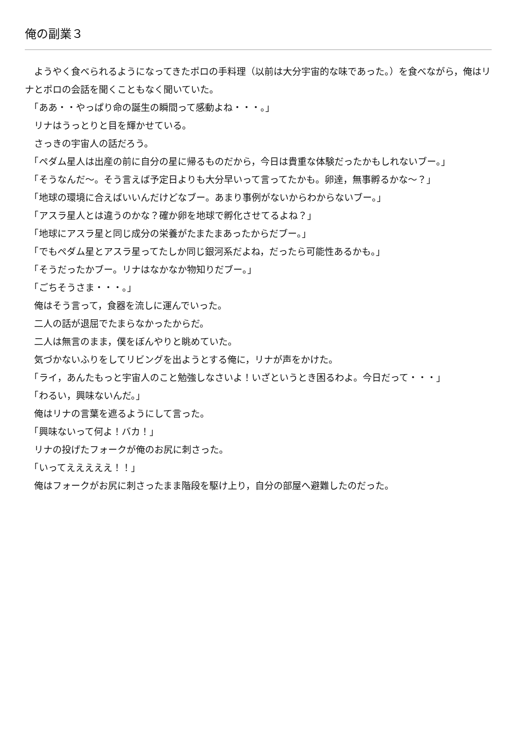俺の副業３
　ようやく食べられるようになってきたポロの手料理（以前は大分宇宙的な味であった。）を食べながら，俺はリナとポロの会話を聞くこともなく聞いていた。
　「ああ・・やっぱり命の誕生の瞬間って感動よね・・・。」
　リナはうっとりと目を輝かせている。
　さっきの宇宙人の話だろう。
　「ペダム星人は出産の前に自分の星に帰るものだから，今日は貴重な体験だったかもしれないブー。」
　「そうなんだ～。そう言えば予定日よりも大分早いって言ってたかも。卵達，無事孵るかな～？」
　「地球の環境に合えばいいんだけどなブー。あまり事例がないからわからないブー。」
　「アスラ星人とは違うのかな？確か卵を地球で孵化させてるよね？」
　「地球にアスラ星と同じ成分の栄養がたまたまあったからだブー。」
　「でもペダム星とアスラ星ってたしか同じ銀河系だよね，だったら可能性あるかも。」
　「そうだったかブー。リナはなかなか物知りだブー。」
　「ごちそうさま・・・。」
　俺はそう言って，食器を流しに運んでいった。
　二人の話が退屈でたまらなかったからだ。
　二人は無言のまま，僕をぼんやりと眺めていた。
　気づかないふりをしてリビングを出ようとする俺に，リナが声をかけた。
　「ライ，あんたもっと宇宙人のこと勉強しなさいよ！いざというとき困るわよ。今日だって・・・」
　「わるい，興味ないんだ。」
　俺はリナの言葉を遮るようにして言った。
　「興味ないって何よ！バカ！」
　リナの投げたフォークが俺のお尻に刺さった。
　「いってえええええ！！」
　俺はフォークがお尻に刺さったまま階段を駆け上り，自分の部屋へ避難したのだった。